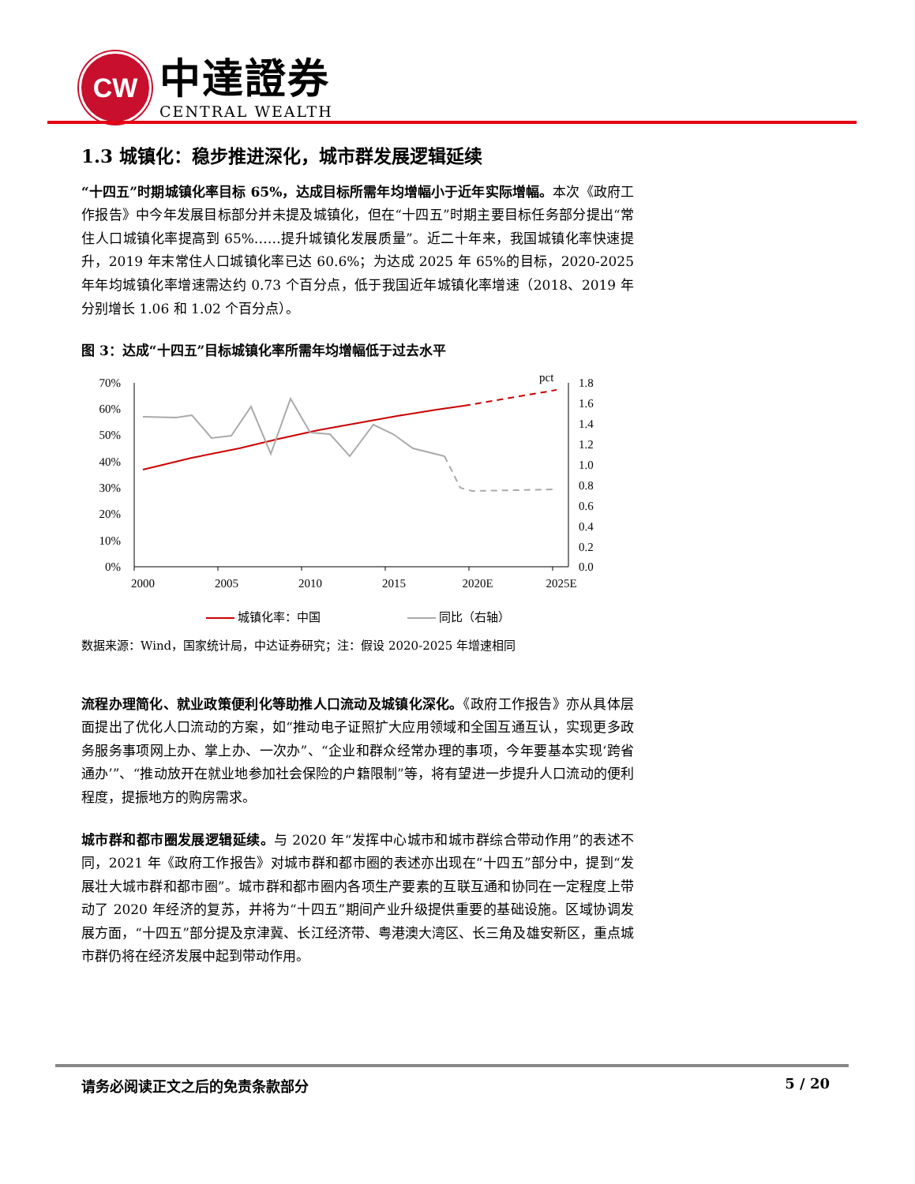CW
中達證券
CENTRAL WEALTH
1.3 城镇化：稳步推进深化，城市群发展逻辑延续
“十四五”时期城镇化率目标 65%，达成目标所需年均增幅小于近年实际增幅。本次《政府工作报告》中今年发展目标部分并未提及城镇化，但在“十四五”时期主要目标任务部分提出“常住人口城镇化率提高到 65%……提升城镇化发展质量”。近二十年来，我国城镇化率快速提升，2019 年末常住人口城镇化率已达 60.6%；为达成 2025 年 65%的目标，2020-2025 年年均城镇化率增速需达约 0.73 个百分点，低于我国近年城镇化率增速（2018、2019 年分别增长 1.06 和 1.02 个百分点）。
图 3：达成“十四五”目标城镇化率所需年均增幅低于过去水平
70%
60%
50%
40%
30%
20%
10%
0%
pct
1.8
1.6
1.4
1.2
1.0
0.8
0.6
0.4
0.2
0.0
2000
2005
2010
2015
2020E
2025E
城镇化率：中国 同比（右轴）
数据来源：Wind，国家统计局，中达证券研究；注：假设 2020-2025 年增速相同
流程办理简化、就业政策便利化等助推人口流动及城镇化深化。《政府工作报告》亦从具体层面提出了优化人口流动的方案，如“推动电子证照扩大应用领域和全国互通互认，实现更多政务服务事项网上办、掌上办、一次办”、“企业和群众经常办理的事项，今年要基本实现‘跨省通办’”、“推动放开在就业地参加社会保险的户籍限制”等，将有望进一步提升人口流动的便利程度，提振地方的购房需求。
城市群和都市圈发展逻辑延续。与 2020 年“发挥中心城市和城市群综合带动作用”的表述不同，2021 年《政府工作报告》对城市群和都市圈的表述亦出现在“十四五”部分中，提到“发展壮大城市群和都市圈”。城市群和都市圈内各项生产要素的互联互通和协同在一定程度上带动了 2020 年经济的复苏，并将为“十四五”期间产业升级提供重要的基础设施。区域协调发展方面，“十四五”部分提及京津冀、长江经济带、粤港澳大湾区、长三角及雄安新区，重点城市群仍将在经济发展中起到带动作用。
请务必阅读正文之后的免责条款部分 5 / 20